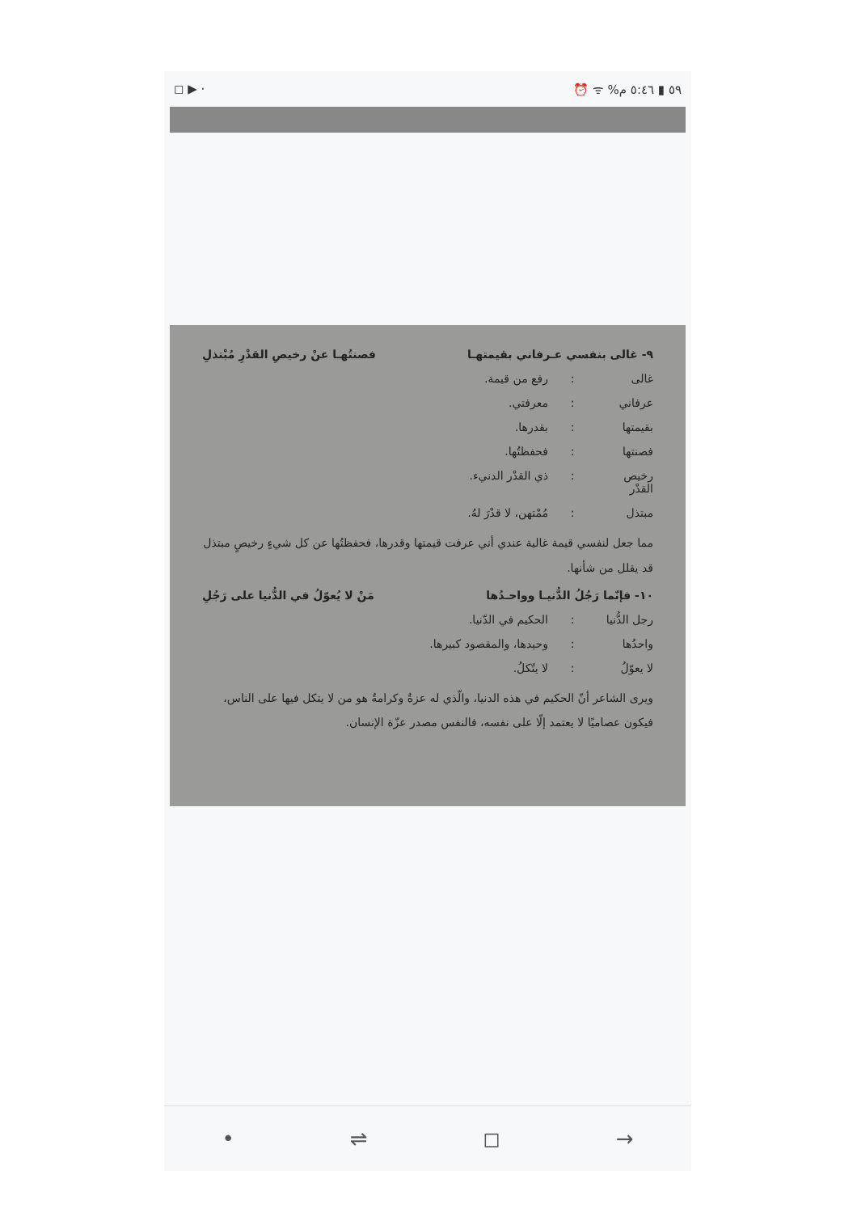◻ ▶ · ⏰ ᯤ %٥٩ ▮ ٥:٤٦ م
٩- غالى بنفسي عـرفاني بقيمتهـا فصنتُهـا عنْ رخيصِ القدْرِ مُبْتذلِ
غالى: رفع من قيمة.
عرفاني: معرفتي.
بقيمتها: بقدرها.
فصنتها: فحفظتُها.
رخيص القدْر: ذي القدْر الدنيء.
مبتذل: مُمْتهن، لا قدْرَ لهُ.
مما جعل لنفسي قيمة غالية عندي أني عرفت قيمتها وقدرها، فحفظتُها عن كل شيءٍ رخيصٍ مبتذل قد يقلل من شأنها.
١٠- فإنّما رَجُلُ الدُّنيـا وواحـدُها مَنْ لا يُعوّلُ في الدُّنيا على رَجُلِ
رجل الدُّنيا: الحكيم في الدّنيا.
واحدُها: وحيدها، والمقصود كبيرها.
لا يعوّلُ: لا يتّكلُ.
ويرى الشاعر أنّ الحكيم في هذه الدنيا، والّذي له عزةٌ وكرامةٌ هو من لا يتكل فيها على الناس، فيكون عصاميًا لا يعتمد إلّا على نفسه، فالنفس مصدر عزّة الإنسان.
• ⇌ ◻ →